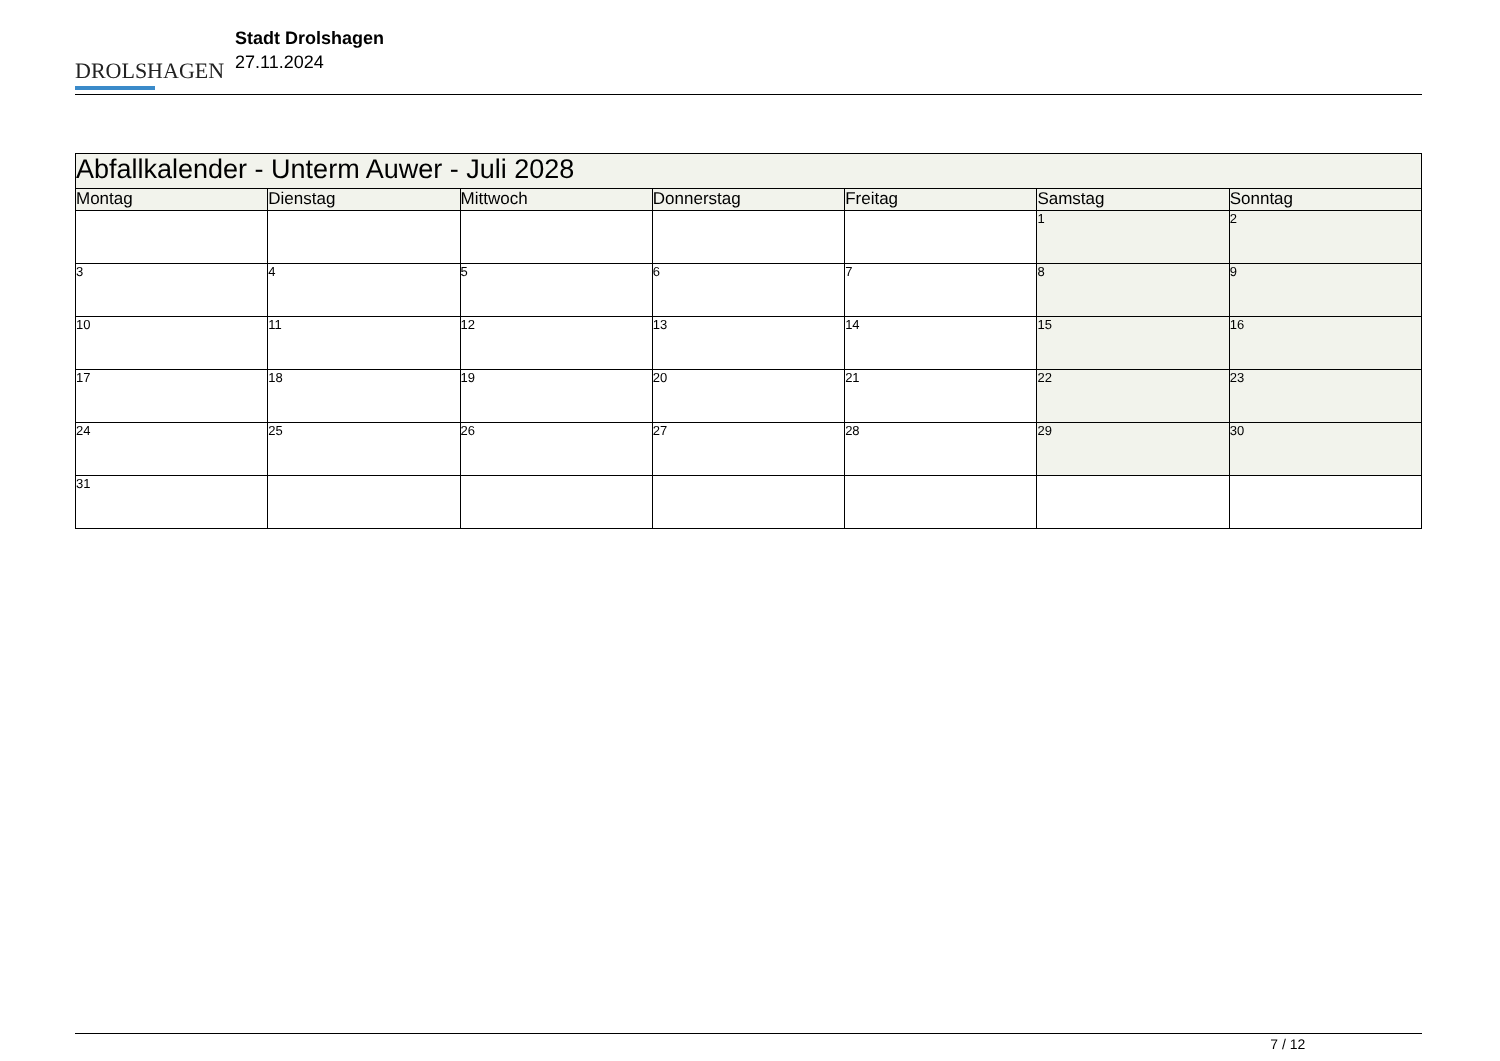DROLSHAGEN
Stadt Drolshagen
27.11.2024
| Abfallkalender - Unterm Auwer - Juli 2028 | | | | | | |
| --- | --- | --- | --- | --- | --- | --- |
| Montag | Dienstag | Mittwoch | Donnerstag | Freitag | Samstag | Sonntag |
| | | | | | 1 | 2 |
| 3 | 4 | 5 | 6 | 7 | 8 | 9 |
| 10 | 11 | 12 | 13 | 14 | 15 | 16 |
| 17 | 18 | 19 | 20 | 21 | 22 | 23 |
| 24 | 25 | 26 | 27 | 28 | 29 | 30 |
| 31 | | | | | | |
7 / 12